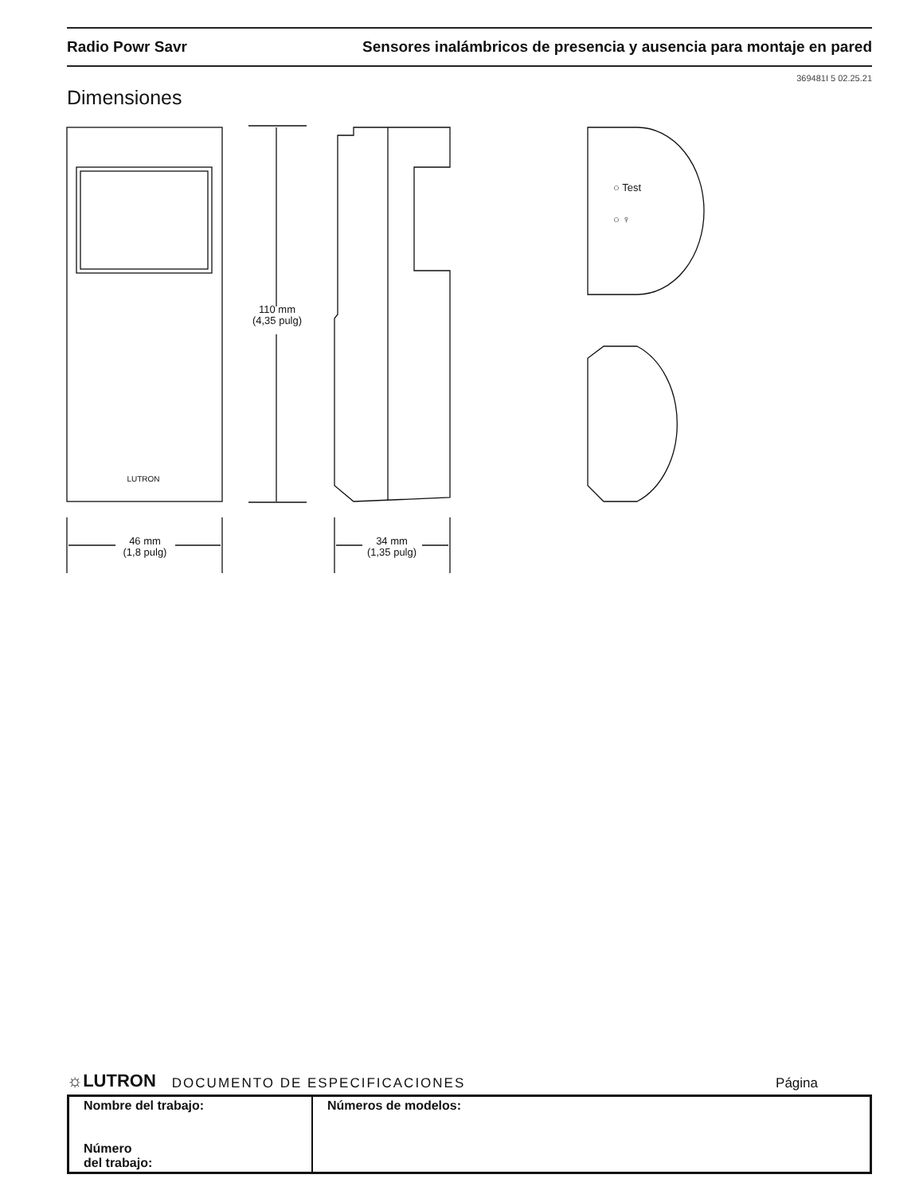Radio Powr Savr Sensores inalámbricos de presencia y ausencia para montaje en pared
369481I 5 02.25.21
Dimensiones
LUTRON
110 mm
(4,35 pulg)
○ Test
○ ♀
46 mm
(1,8 pulg)
34 mm
(1,35 pulg)
☼LUTRON DOCUMENTO DE ESPECIFICACIONES Página
| Nombre del trabajo: Número del trabajo: | Números de modelos: |